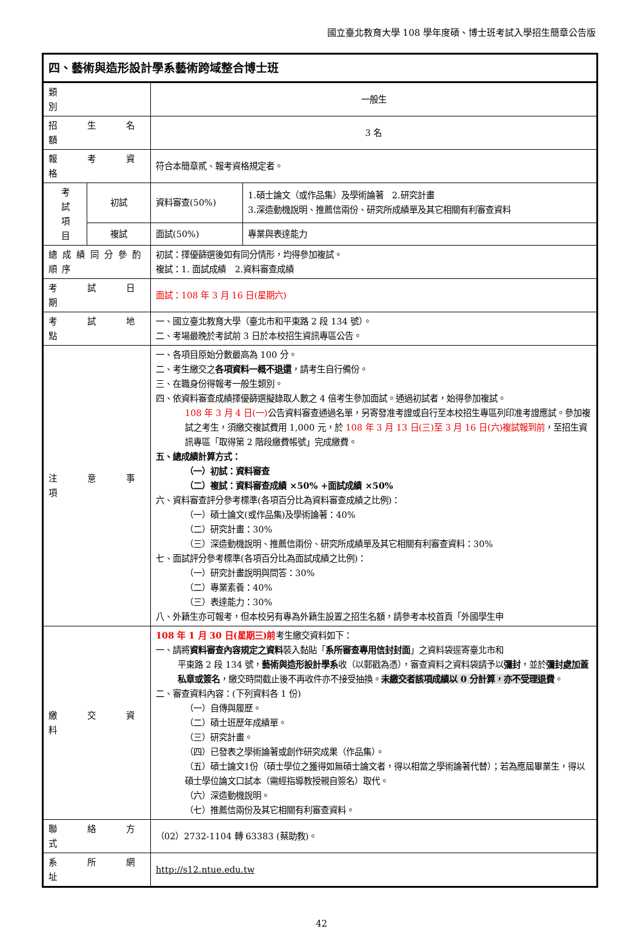國立臺北教育大學 108 學年度碩、博士班考試入學招生簡章公告版
| 四、藝術與造形設計學系藝術跨域整合博士班 | | | |
| 類 別 | | 一般生 | |
| 招 生 名 額 | | 3 名 | |
| 報 考 資 格 | | 符合本簡章貳、報考資格規定者。 | |
| 考 試 項 目 | 初試 | 資料審查(50%) | 1.碩士論文（或作品集）及學術論著 2.研究計畫 3.深造動機說明、推薦信兩份、研究所成績單及其它相關有利審查資料 |
| | 複試 | 面試(50%) | 專業與表達能力 |
| 總成績同分參酌順序 | | 初試：擇優篩選後如有同分情形，均得參加複試。 複試：1. 面試成績 2.資料審查成績 | |
| 考 試 日 期 | | 面試：108 年 3 月 16 日(星期六) | |
| 考 試 地 點 | | 一、國立臺北教育大學（臺北市和平東路 2 段 134 號）。 二、考場最晚於考試前 3 日於本校招生資訊專區公告。 | |
| 注 意 事 項 | | 一、各項目原始分數最高為 100 分。 二、考生繳交之 各項資料一概不退還 ，請考生自行備份。 三、在職身份得報考一般生類別。 四、依資料審查成績擇優篩選擬錄取人數之 4 倍考生參加面試。通過初試者，始得參加複試。 108 年 3 月 4 日(一) 公告資料審查通過名單，另寄發准考證或自行至本校招生專區列印准考證應試。參加複試之考生，須繳交複試費用 1,000 元，於 108 年 3 月 13 日(三)至 3 月 16 日(六)複試報到前 ，至招生資訊專區「取得第 2 階段繳費帳號」完成繳費。 五、總成績計算方式： （一）初試：資料審查 （二）複試：資料審查成績 ×50% +面試成績 ×50% 六、資料審查評分參考標準(各項百分比為資料審查成績之比例)： （一）碩士論文(或作品集)及學術論著：40% （二）研究計畫：30% （三）深造動機說明、推薦信兩份、研究所成績單及其它相關有利審查資料：30% 七、面試評分參考標準(各項百分比為面試成績之比例)： （一）研究計畫說明與問答：30% （二）專業素養：40% （三）表達能力：30% 八、外籍生亦可報考，但本校另有專為外籍生設置之招生名額，請參考本校首頁「外國學生申 | |
| 繳 交 資 料 | | 108 年 1 月 30 日(星期三)前 考生繳交資料如下： 一、請將 資料審查內容規定之資料 裝入黏貼「 系所審查專用信封封面 」之資料袋逕寄臺北市和 平東路 2 段 134 號， 藝術與造形設計學系 收（以郵戳為憑），審查資料之資料袋請予以 彌封 ，並於 彌封處加蓋私章或簽名 ，繳交時間截止後不再收件亦不接受抽換。 未繳交者該項成績以 0 分計算，亦不受理退費 。 二、審查資料內容：(下列資料各 1 份) （一）自傳與履歷。 （二）碩士班歷年成績單。 （三）研究計畫。 （四）已發表之學術論著或創作研究成果（作品集）。 （五）碩士論文1份（碩士學位之獲得如無碩士論文者，得以相當之學術論著代替）；若為應屆畢業生，得以碩士學位論文口試本（需經指導教授親自簽名）取代。 （六）深造動機說明。 （七）推薦信兩份及其它相關有利審查資料。 | |
| 聯 絡 方 式 | | （02）2732-1104 轉 63383 (蔡助教)。 | |
| 系 所 網 址 | | http://s12.ntue.edu.tw | |
42